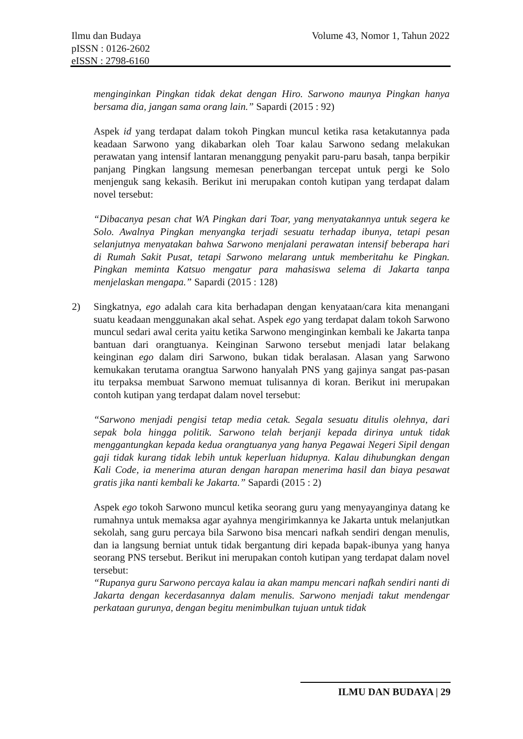Ilmu dan Budaya
pISSN : 0126-2602
eISSN : 2798-6160
Volume 43, Nomor 1, Tahun 2022
menginginkan Pingkan tidak dekat dengan Hiro. Sarwono maunya Pingkan hanya bersama dia, jangan sama orang lain.” Sapardi (2015 : 92)
Aspek id yang terdapat dalam tokoh Pingkan muncul ketika rasa ketakutannya pada keadaan Sarwono yang dikabarkan oleh Toar kalau Sarwono sedang melakukan perawatan yang intensif lantaran menanggung penyakit paru-paru basah, tanpa berpikir panjang Pingkan langsung memesan penerbangan tercepat untuk pergi ke Solo menjenguk sang kekasih. Berikut ini merupakan contoh kutipan yang terdapat dalam novel tersebut:
“Dibacanya pesan chat WA Pingkan dari Toar, yang menyatakannya untuk segera ke Solo. Awalnya Pingkan menyangka terjadi sesuatu terhadap ibunya, tetapi pesan selanjutnya menyatakan bahwa Sarwono menjalani perawatan intensif beberapa hari di Rumah Sakit Pusat, tetapi Sarwono melarang untuk memberitahu ke Pingkan. Pingkan meminta Katsuo mengatur para mahasiswa selema di Jakarta tanpa menjelaskan mengapa.” Sapardi (2015 : 128)
2) Singkatnya, ego adalah cara kita berhadapan dengan kenyataan/cara kita menangani suatu keadaan menggunakan akal sehat. Aspek ego yang terdapat dalam tokoh Sarwono muncul sedari awal cerita yaitu ketika Sarwono menginginkan kembali ke Jakarta tanpa bantuan dari orangtuanya. Keinginan Sarwono tersebut menjadi latar belakang keinginan ego dalam diri Sarwono, bukan tidak beralasan. Alasan yang Sarwono kemukakan terutama orangtua Sarwono hanyalah PNS yang gajinya sangat pas-pasan itu terpaksa membuat Sarwono memuat tulisannya di koran. Berikut ini merupakan contoh kutipan yang terdapat dalam novel tersebut:
“Sarwono menjadi pengisi tetap media cetak. Segala sesuatu ditulis olehnya, dari sepak bola hingga politik. Sarwono telah berjanji kepada dirinya untuk tidak menggantungkan kepada kedua orangtuanya yang hanya Pegawai Negeri Sipil dengan gaji tidak kurang tidak lebih untuk keperluan hidupnya. Kalau dihubungkan dengan Kali Code, ia menerima aturan dengan harapan menerima hasil dan biaya pesawat gratis jika nanti kembali ke Jakarta.” Sapardi (2015 : 2)
Aspek ego tokoh Sarwono muncul ketika seorang guru yang menyayanginya datang ke rumahnya untuk memaksa agar ayahnya mengirimkannya ke Jakarta untuk melanjutkan sekolah, sang guru percaya bila Sarwono bisa mencari nafkah sendiri dengan menulis, dan ia langsung berniat untuk tidak bergantung diri kepada bapak-ibunya yang hanya seorang PNS tersebut. Berikut ini merupakan contoh kutipan yang terdapat dalam novel tersebut:
“Rupanya guru Sarwono percaya kalau ia akan mampu mencari nafkah sendiri nanti di Jakarta dengan kecerdasannya dalam menulis. Sarwono menjadi takut mendengar perkataan gurunya, dengan begitu menimbulkan tujuan untuk tidak
ILMU DAN BUDAYA | 29